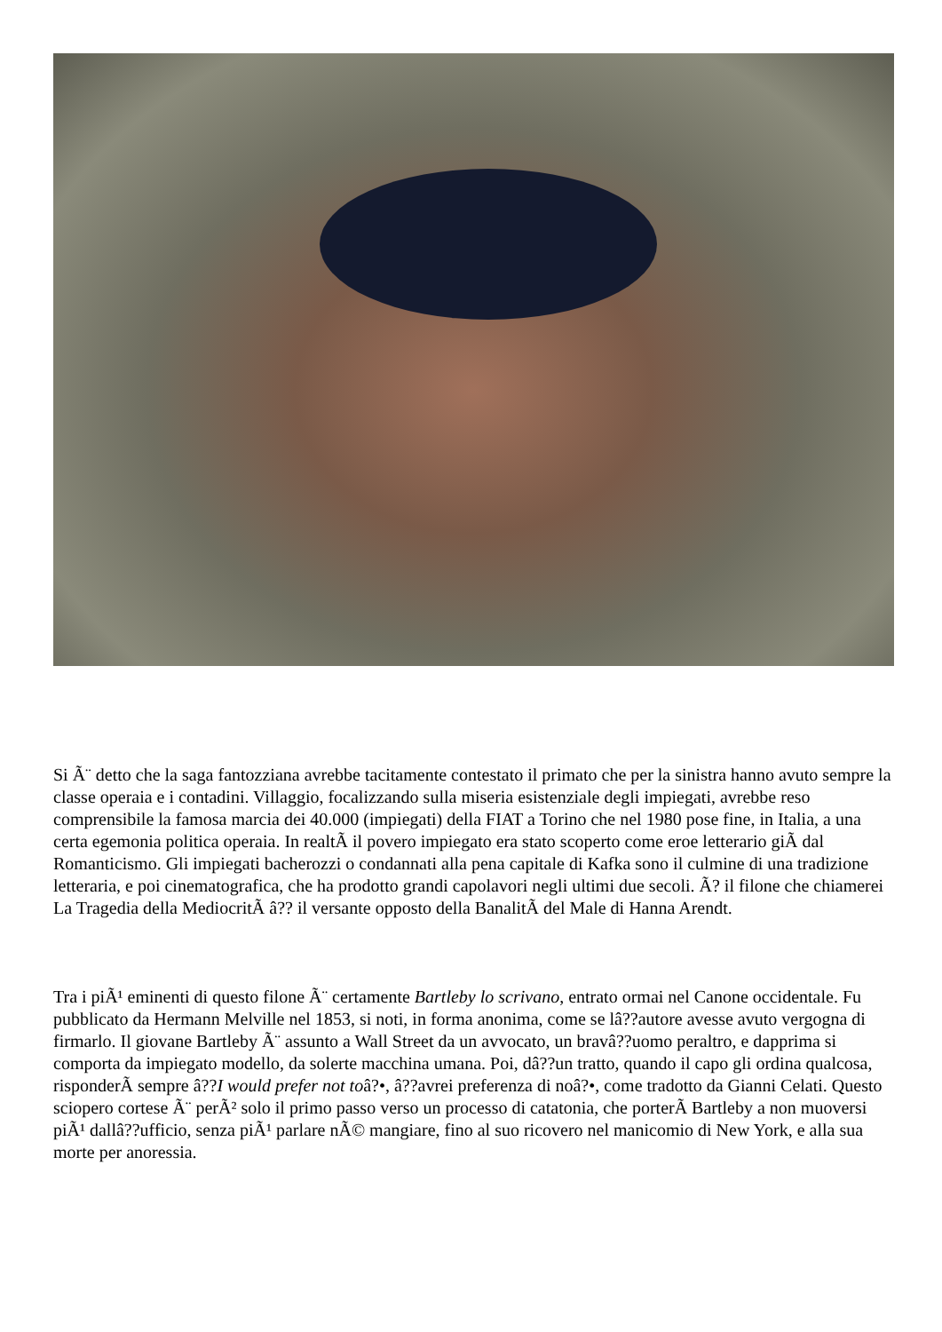Si Ã¨ detto che la saga fantozziana avrebbe tacitamente contestato il primato che per la sinistra hanno avuto sempre la classe operaia e i contadini. Villaggio, focalizzando sulla miseria esistenziale degli impiegati, avrebbe reso comprensibile la famosa marcia dei 40.000 (impiegati) della FIAT a Torino che nel 1980 pose fine, in Italia, a una certa egemonia politica operaia. In realtÃ il povero impiegato era stato scoperto come eroe letterario giÃ dal Romanticismo. Gli impiegati bacherozzi o condannati alla pena capitale di Kafka sono il culmine di una tradizione letteraria, e poi cinematografica, che ha prodotto grandi capolavori negli ultimi due secoli. Ã? il filone che chiamerei La Tragedia della MediocritÃ â?? il versante opposto della BanalitÃ del Male di Hanna Arendt.
Tra i piÃ¹ eminenti di questo filone Ã¨ certamente Bartleby lo scrivano, entrato ormai nel Canone occidentale. Fu pubblicato da Hermann Melville nel 1853, si noti, in forma anonima, come se lâ??autore avesse avuto vergogna di firmarlo. Il giovane Bartleby Ã¨ assunto a Wall Street da un avvocato, un bravâ??uomo peraltro, e dapprima si comporta da impiegato modello, da solerte macchina umana. Poi, dâ??un tratto, quando il capo gli ordina qualcosa, risponderÃ sempre â??I would prefer not toâ?•, â??avrei preferenza di noâ?•, come tradotto da Gianni Celati. Questo sciopero cortese Ã¨ perÃ² solo il primo passo verso un processo di catatonia, che porterÃ Bartleby a non muoversi piÃ¹ dallâ??ufficio, senza piÃ¹ parlare nÃ© mangiare, fino al suo ricovero nel manicomio di New York, e alla sua morte per anoressia.